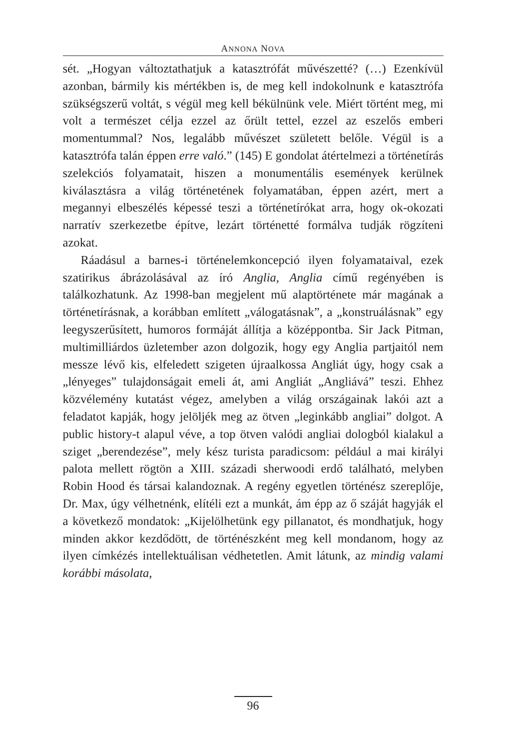ANNONA NOVA
sét. „Hogyan változtathatjuk a katasztrófát művészetté? (…) Ezenkívül azonban, bármily kis mértékben is, de meg kell indokolnunk e katasztrófa szükségszerű voltát, s végül meg kell békülnünk vele. Miért történt meg, mi volt a természet célja ezzel az őrült tettel, ezzel az eszelős emberi momentummal? Nos, legalább művészet született belőle. Végül is a katasztrófa talán éppen erre való.” (145) E gondolat átértelmezi a történetírás szelekciós folyamatait, hiszen a monumentális események kerülnek kiválasztásra a világ történetének folyamatában, éppen azért, mert a megannyi elbeszélés képessé teszi a történetírókat arra, hogy ok-okozati narratív szerkezetbe építve, lezárt történetté formálva tudják rögzíteni azokat.
Ráadásul a barnes-i történelemkoncepció ilyen folyamataival, ezek szatirikus ábrázolásával az író Anglia, Anglia című regényében is találkozhatunk. Az 1998-ban megjelent mű alaptörténete már magának a történetírásnak, a korábban említett „válogatásnak”, a „konstruálásnak” egy leegyszerűsített, humoros formáját állítja a középpontba. Sir Jack Pitman, multimilliárdos üzletember azon dolgozik, hogy egy Anglia partjaitól nem messze lévő kis, elfeledett szigeten újraalkossa Angliát úgy, hogy csak a „lényeges” tulajdonságait emeli át, ami Angliát „Angliává” teszi. Ehhez közvélemény kutatást végez, amelyben a világ országainak lakói azt a feladatot kapják, hogy jelöljék meg az ötven „leginkább angliai” dolgot. A public history-t alapul véve, a top ötven valódi angliai dologból kialakul a sziget „berendezése”, mely kész turista paradicsom: például a mai királyi palota mellett rögtön a XIII. századi sherwoodi erdő található, melyben Robin Hood és társai kalandoznak. A regény egyetlen történész szereplője, Dr. Max, úgy vélhetnénk, elítéli ezt a munkát, ám épp az ő száját hagyják el a következő mondatok: „Kijelölhetünk egy pillanatot, és mondhatjuk, hogy minden akkor kezdődött, de történészként meg kell mondanom, hogy az ilyen címkézés intellektuálisan védhetetlen. Amit látunk, az mindig valami korábbi másolata,
96